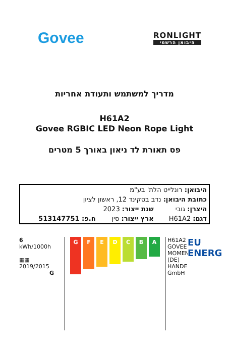Govee
RONLIGHT
היבואן הרשמי
מדריך למשתמש ותעודת אחריות
H61A2
Govee RGBIC LED Neon Rope Light
פס תאורת לד ניאון באורך 5 מטרים
| היבואן: רונלייט הלת' בע"מ | | |
| כתובת היבואן: נדב בסקינד 12, ראשון לציון | | |
| היצרן: גובי | שנת ייצור: 2023 | |
| דגם: H61A2 | ארץ ייצור: סין | ח.פ: 513147751 |
6
kWh/1000h
▦▦
2019/2015
G
G
F
E
D
C
B
A
H61A2
GOVEE MOMENTS (DE) HANDEL GmbH
EU
ENERG